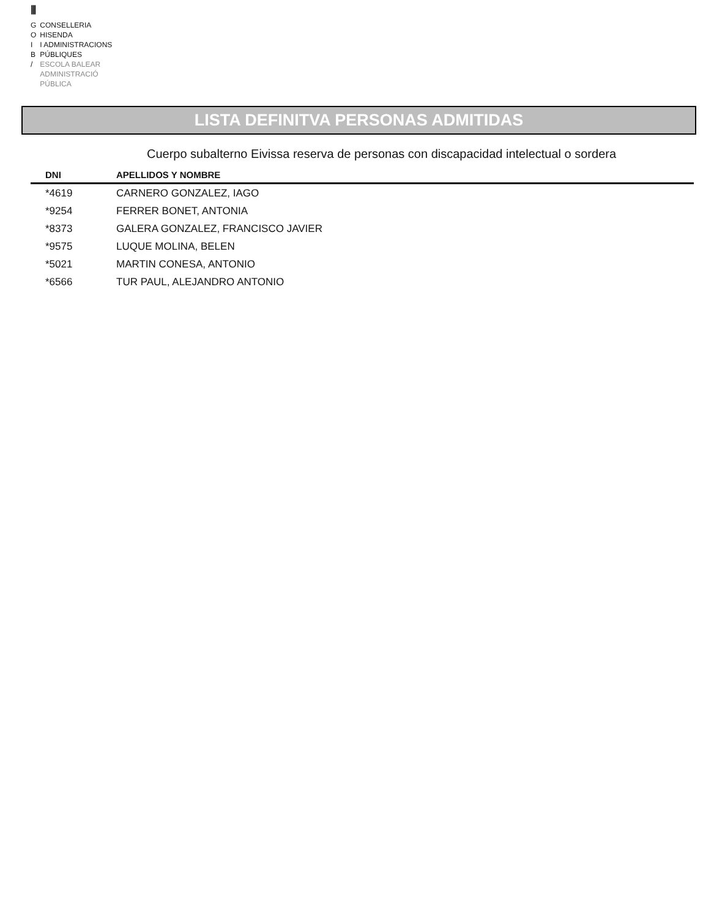|||
| G | CONSELLERIA |
| O | HISENDA |
| I | I ADMINISTRACIONS |
| B | PÚBLIQUES |
| / | ESCOLA BALEAR ADMINISTRACIÓ PÚBLICA |
LISTA DEFINITVA PERSONAS ADMITIDAS
Cuerpo subalterno Eivissa reserva de personas con discapacidad intelectual o sordera
| DNI | APELLIDOS Y NOMBRE |
| --- | --- |
| *4619 | CARNERO GONZALEZ, IAGO |
| *9254 | FERRER BONET, ANTONIA |
| *8373 | GALERA GONZALEZ, FRANCISCO JAVIER |
| *9575 | LUQUE MOLINA, BELEN |
| *5021 | MARTIN CONESA, ANTONIO |
| *6566 | TUR PAUL, ALEJANDRO ANTONIO |